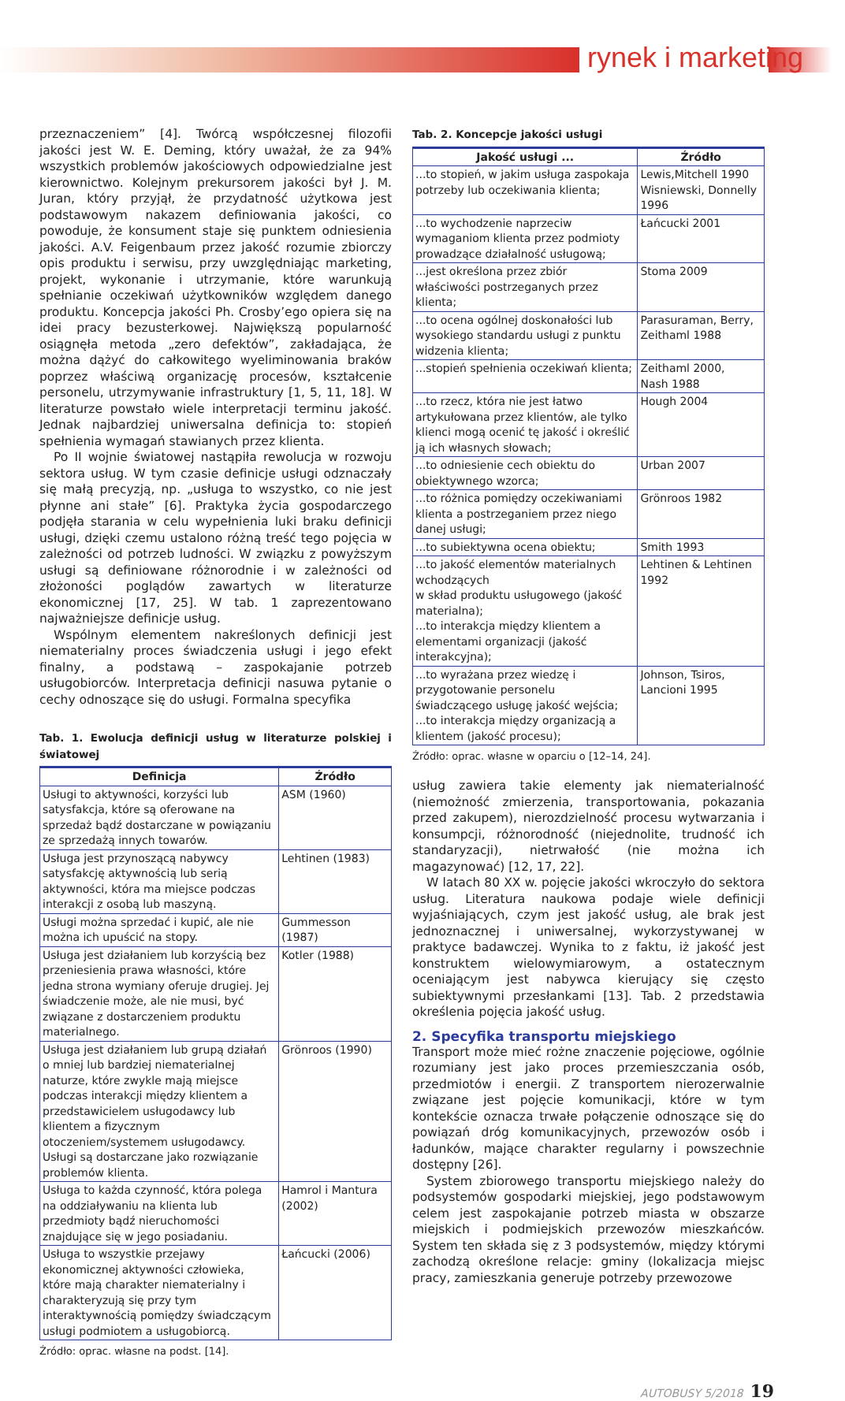rynek i marketing
przeznaczeniem” [4]. Twórcą współczesnej filozofii jakości jest W. E. Deming, który uważał, że za 94% wszystkich problemów jakościowych odpowiedzialne jest kierownictwo. Kolejnym prekursorem jakości był J. M. Juran, który przyjął, że przydatność użytkowa jest podstawowym nakazem definiowania jakości, co powoduje, że konsument staje się punktem odniesienia jakości. A.V. Feigenbaum przez jakość rozumie zbiorczy opis produktu i serwisu, przy uwzględniając marketing, projekt, wykonanie i utrzymanie, które warunkują spełnianie oczekiwań użytkowników względem danego produktu. Koncepcja jakości Ph. Crosby’ego opiera się na idei pracy bezusterkowej. Największą popularność osiągnęła metoda „zero defektów”, zakładająca, że można dążyć do całkowitego wyeliminowania braków poprzez właściwą organizację procesów, kształcenie personelu, utrzymywanie infrastruktury [1, 5, 11, 18]. W literaturze powstało wiele interpretacji terminu jakość. Jednak najbardziej uniwersalna definicja to: stopień spełnienia wymagań stawianych przez klienta.
Po II wojnie światowej nastąpiła rewolucja w rozwoju sektora usług. W tym czasie definicje usługi odznaczały się małą precyzją, np. „usługa to wszystko, co nie jest płynne ani stałe” [6]. Praktyka życia gospodarczego podjęła starania w celu wypełnienia luki braku definicji usługi, dzięki czemu ustalono różną treść tego pojęcia w zależności od potrzeb ludności. W związku z powyższym usługi są definiowane różnorodnie i w zależności od złożoności poglądów zawartych w literaturze ekonomicznej [17, 25]. W tab. 1 zaprezentowano najważniejsze definicje usług.
Wspólnym elementem nakreślonych definicji jest niematerialny proces świadczenia usługi i jego efekt finalny, a podstawą – zaspokajanie potrzeb usługobiorców. Interpretacja definicji nasuwa pytanie o cechy odnoszące się do usługi. Formalna specyfika
Tab. 1. Ewolucja definicji usług w literaturze polskiej i światowej
| Definicja | Źródło |
| --- | --- |
| Usługi to aktywności, korzyści lub satysfakcja, które są oferowane na sprzedaż bądź dostarczane w powiązaniu ze sprzedażą innych towarów. | ASM (1960) |
| Usługa jest przynoszącą nabywcy satysfakcję aktywnością lub serią aktywności, która ma miejsce podczas interakcji z osobą lub maszyną. | Lehtinen (1983) |
| Usługi można sprzedać i kupić, ale nie można ich upuścić na stopy. | Gummesson (1987) |
| Usługa jest działaniem lub korzyścią bez przeniesienia prawa własności, które jedna strona wymiany oferuje drugiej. Jej świadczenie może, ale nie musi, być związane z dostarczeniem produktu materialnego. | Kotler (1988) |
| Usługa jest działaniem lub grupą działań o mniej lub bardziej niematerialnej naturze, które zwykle mają miejsce podczas interakcji między klientem a przedstawicielem usługodawcy lub klientem a fizycznym otoczeniem/systemem usługodawcy. Usługi są dostarczane jako rozwiązanie problemów klienta. | Grönroos (1990) |
| Usługa to każda czynność, która polega na oddziaływaniu na klienta lub przedmioty bądź nieruchomości znajdujące się w jego posiadaniu. | Hamrol i Mantura (2002) |
| Usługa to wszystkie przejawy ekonomicznej aktywności człowieka, które mają charakter niematerialny i charakteryzują się przy tym interaktywnością pomiędzy świadczącym usługi podmiotem a usługobiorcą. | Łańcucki (2006) |
Źródło: oprac. własne na podst. [14].
Tab. 2. Koncepcje jakości usługi
| Jakość usługi ... | Źródło |
| --- | --- |
| ...to stopień, w jakim usługa zaspokaja potrzeby lub oczekiwania klienta; | Lewis,Mitchell 1990 Wisniewski, Donnelly 1996 |
| ...to wychodzenie naprzeciw wymaganiom klienta przez podmioty prowadzące działalność usługową; | Łańcucki 2001 |
| ...jest określona przez zbiór właściwości postrzeganych przez klienta; | Stoma 2009 |
| ...to ocena ogólnej doskonałości lub wysokiego standardu usługi z punktu widzenia klienta; | Parasuraman, Berry, Zeithaml 1988 |
| ...stopień spełnienia oczekiwań klienta; | Zeithaml 2000, Nash 1988 |
| ...to rzecz, która nie jest łatwo artykułowana przez klientów, ale tylko klienci mogą ocenić tę jakość i określić ją ich własnych słowach; | Hough 2004 |
| ...to odniesienie cech obiektu do obiektywnego wzorca; | Urban 2007 |
| ...to różnica pomiędzy oczekiwaniami klienta a postrzeganiem przez niego danej usługi; | Grönroos 1982 |
| ...to subiektywna ocena obiektu; | Smith 1993 |
| ...to jakość elementów materialnych wchodzących w skład produktu usługowego (jakość materialna); ...to interakcja między klientem a elementami organizacji (jakość interakcyjna); | Lehtinen & Lehtinen 1992 |
| ...to wyrażana przez wiedzę i przygotowanie personelu świadczącego usługę jakość wejścia; ...to interakcja między organizacją a klientem (jakość procesu); | Johnson, Tsiros, Lancioni 1995 |
Źródło: oprac. własne w oparciu o [12–14, 24].
usług zawiera takie elementy jak niematerialność (niemożność zmierzenia, transportowania, pokazania przed zakupem), nierozdzielność procesu wytwarzania i konsumpcji, różnorodność (niejednolite, trudność ich standaryzacji), nietrwałość (nie można ich magazynować) [12, 17, 22].
W latach 80 XX w. pojęcie jakości wkroczyło do sektora usług. Literatura naukowa podaje wiele definicji wyjaśniających, czym jest jakość usług, ale brak jest jednoznacznej i uniwersalnej, wykorzystywanej w praktyce badawczej. Wynika to z faktu, iż jakość jest konstruktem wielowymiarowym, a ostatecznym oceniającym jest nabywca kierujący się często subiektywnymi przesłankami [13]. Tab. 2 przedstawia określenia pojęcia jakość usług.
2. Specyfika transportu miejskiego
Transport może mieć rożne znaczenie pojęciowe, ogólnie rozumiany jest jako proces przemieszczania osób, przedmiotów i energii. Z transportem nierozerwalnie związane jest pojęcie komunikacji, które w tym kontekście oznacza trwałe połączenie odnoszące się do powiązań dróg komunikacyjnych, przewozów osób i ładunków, mające charakter regularny i powszechnie dostępny [26].
System zbiorowego transportu miejskiego należy do podsystemów gospodarki miejskiej, jego podstawowym celem jest zaspokajanie potrzeb miasta w obszarze miejskich i podmiejskich przewozów mieszkańców. System ten składa się z 3 podsystemów, między którymi zachodzą określone relacje: gminy (lokalizacja miejsc pracy, zamieszkania generuje potrzeby przewozowe
AUTOBUSY 5/2018 19